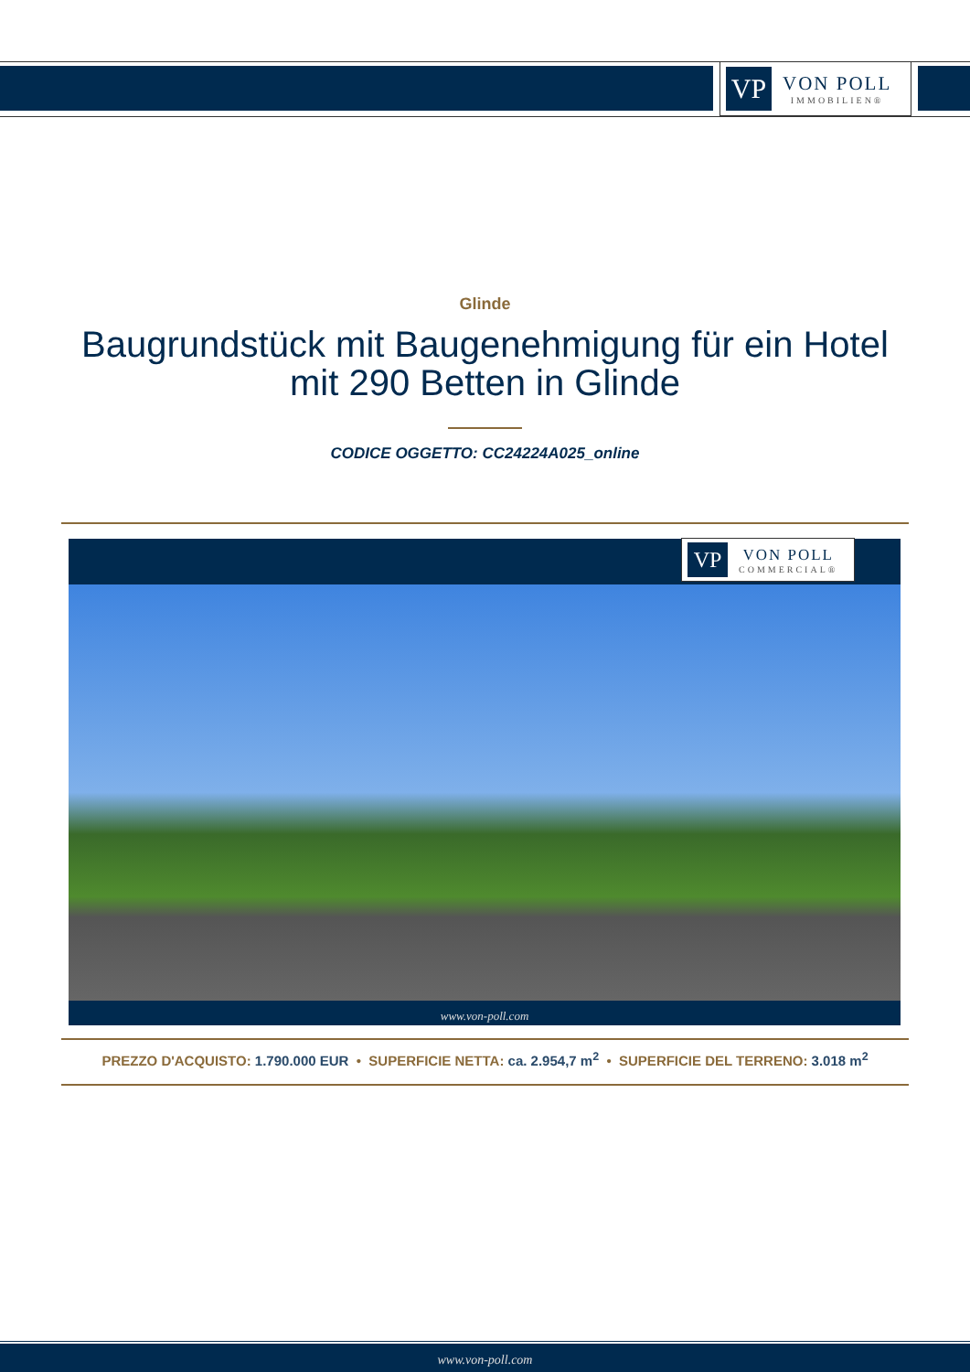VP
VON POLL
IMMOBILIEN®
Glinde
Baugrundstück mit Baugenehmigung für ein Hotel
mit 290 Betten in Glinde
CODICE OGGETTO: CC24224A025_online
VP
VON POLL
COMMERCIAL®
www.von-poll.com
PREZZO D'ACQUISTO: 1.790.000 EUR • SUPERFICIE NETTA: ca. 2.954,7 m<sup>2</sup> • SUPERFICIE DEL TERRENO: 3.018 m<sup>2</sup>
www.von-poll.com